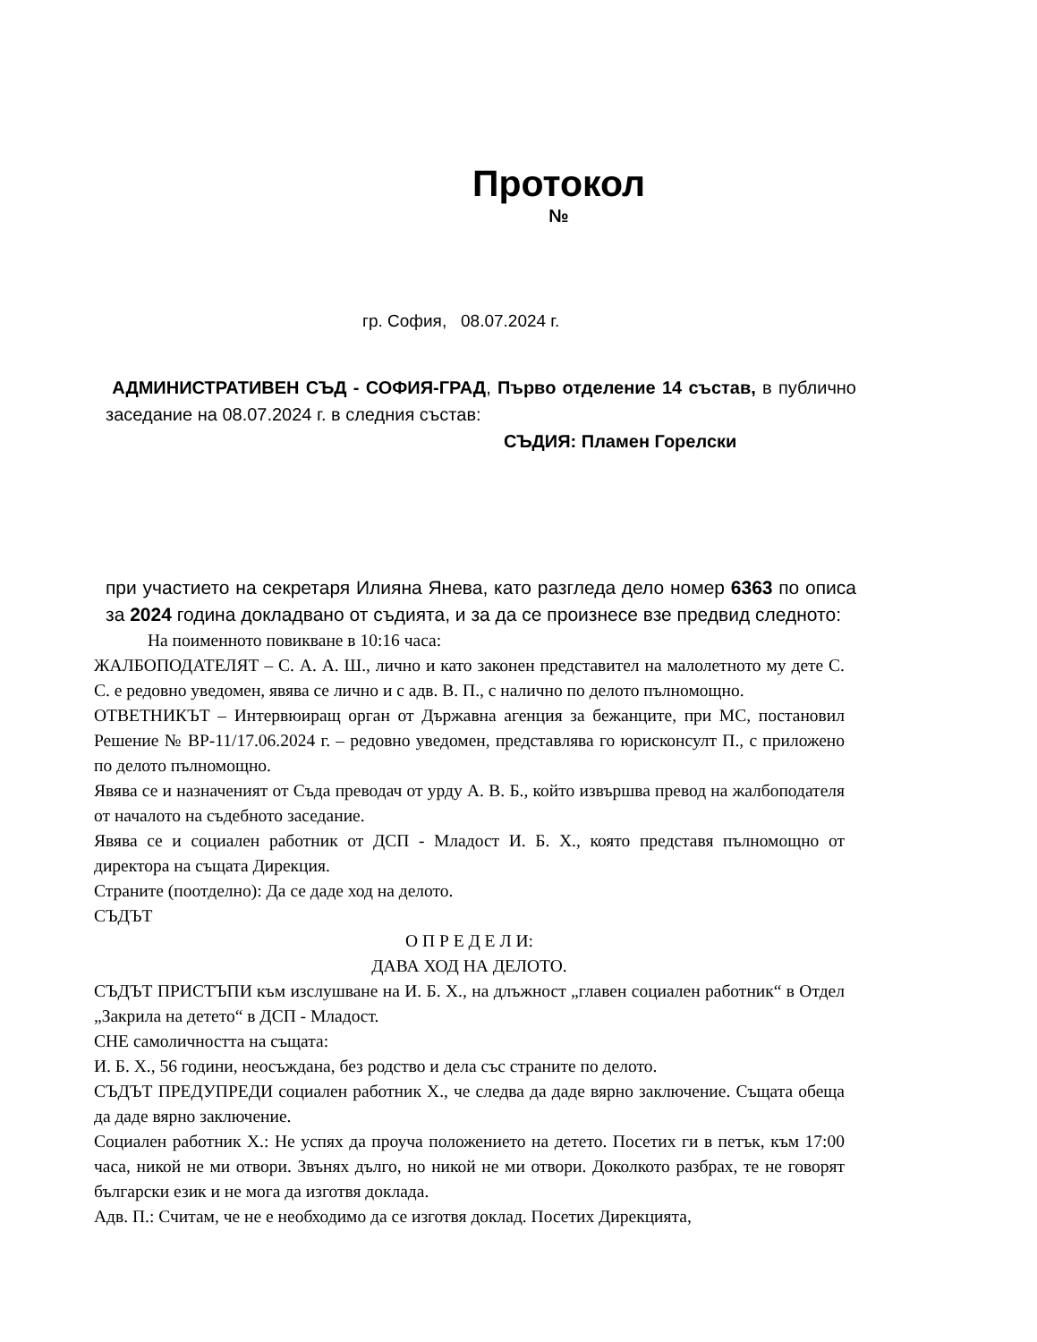Протокол
№
гр. София, 08.07.2024 г.
АДМИНИСТРАТИВЕН СЪД - СОФИЯ-ГРАД, Първо отделение 14 състав, в публично заседание на 08.07.2024 г. в следния състав:
СЪДИЯ: Пламен Горелски
при участието на секретаря Илияна Янева, като разгледа дело номер 6363 по описа за 2024 година докладвано от съдията, и за да се произнесе взе предвид следното:
На поименното повикване в 10:16 часа:
ЖАЛБОПОДАТЕЛЯТ – С. А. А. Ш., лично и като законен представител на малолетното му дете С. С. е редовно уведомен, явява се лично и с адв. В. П., с налично по делото пълномощно.
ОТВЕТНИКЪТ – Интервюиращ орган от Държавна агенция за бежанците, при МС, постановил Решение № ВР-11/17.06.2024 г. – редовно уведомен, представлява го юрисконсулт П., с приложено по делото пълномощно.
Явява се и назначеният от Съда преводач от урду А. В. Б., който извършва превод на жалбоподателя от началото на съдебното заседание.
Явява се и социален работник от ДСП - Младост И. Б. Х., която представя пълномощно от директора на същата Дирекция.
Страните (поотделно): Да се даде ход на делото.
СЪДЪТ
О П Р Е Д Е Л И:
ДАВА ХОД НА ДЕЛОТО.
СЪДЪТ ПРИСТЪПИ към изслушване на И. Б. Х., на длъжност „главен социален работник“ в Отдел „Закрила на детето“ в ДСП - Младост.
СНЕ самоличността на същата:
И. Б. Х., 56 години, неосъждана, без родство и дела със страните по делото.
СЪДЪТ ПРЕДУПРЕДИ социален работник Х., че следва да даде вярно заключение. Същата обеща да даде вярно заключение.
Социален работник Х.: Не успях да проуча положението на детето. Посетих ги в петък, към 17:00 часа, никой не ми отвори. Звънях дълго, но никой не ми отвори. Доколкото разбрах, те не говорят български език и не мога да изготвя доклада.
Адв. П.: Считам, че не е необходимо да се изготвя доклад. Посетих Дирекцията,